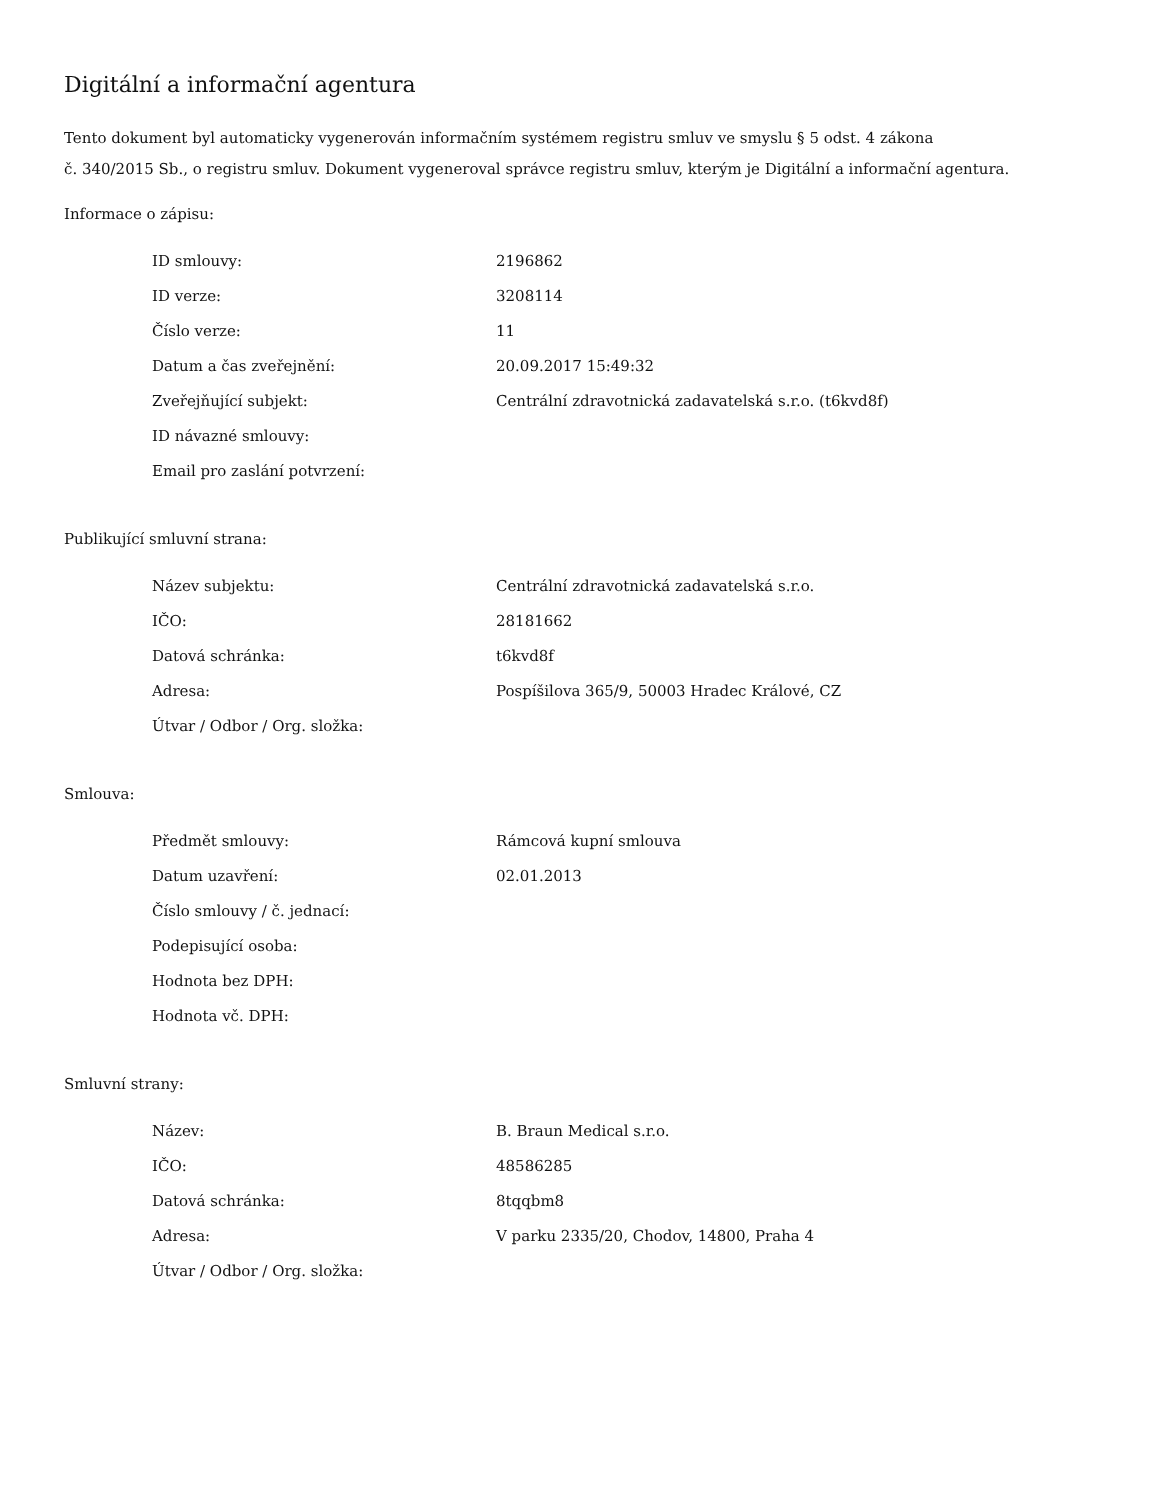Digitální a informační agentura
Tento dokument byl automaticky vygenerován informačním systémem registru smluv ve smyslu § 5 odst. 4 zákona
č. 340/2015 Sb., o registru smluv. Dokument vygeneroval správce registru smluv, kterým je Digitální a informační agentura.
Informace o zápisu:
| ID smlouvy: | 2196862 |
| ID verze: | 3208114 |
| Číslo verze: | 11 |
| Datum a čas zveřejnění: | 20.09.2017 15:49:32 |
| Zveřejňující subjekt: | Centrální zdravotnická zadavatelská s.r.o. (t6kvd8f) |
| ID návazné smlouvy: | |
| Email pro zaslání potvrzení: | |
Publikující smluvní strana:
| Název subjektu: | Centrální zdravotnická zadavatelská s.r.o. |
| IČO: | 28181662 |
| Datová schránka: | t6kvd8f |
| Adresa: | Pospíšilova 365/9, 50003 Hradec Králové, CZ |
| Útvar / Odbor / Org. složka: | |
Smlouva:
| Předmět smlouvy: | Rámcová kupní smlouva |
| Datum uzavření: | 02.01.2013 |
| Číslo smlouvy / č. jednací: | |
| Podepisující osoba: | |
| Hodnota bez DPH: | |
| Hodnota vč. DPH: | |
Smluvní strany:
| Název: | B. Braun Medical s.r.o. |
| IČO: | 48586285 |
| Datová schránka: | 8tqqbm8 |
| Adresa: | V parku 2335/20, Chodov, 14800, Praha 4 |
| Útvar / Odbor / Org. složka: | |